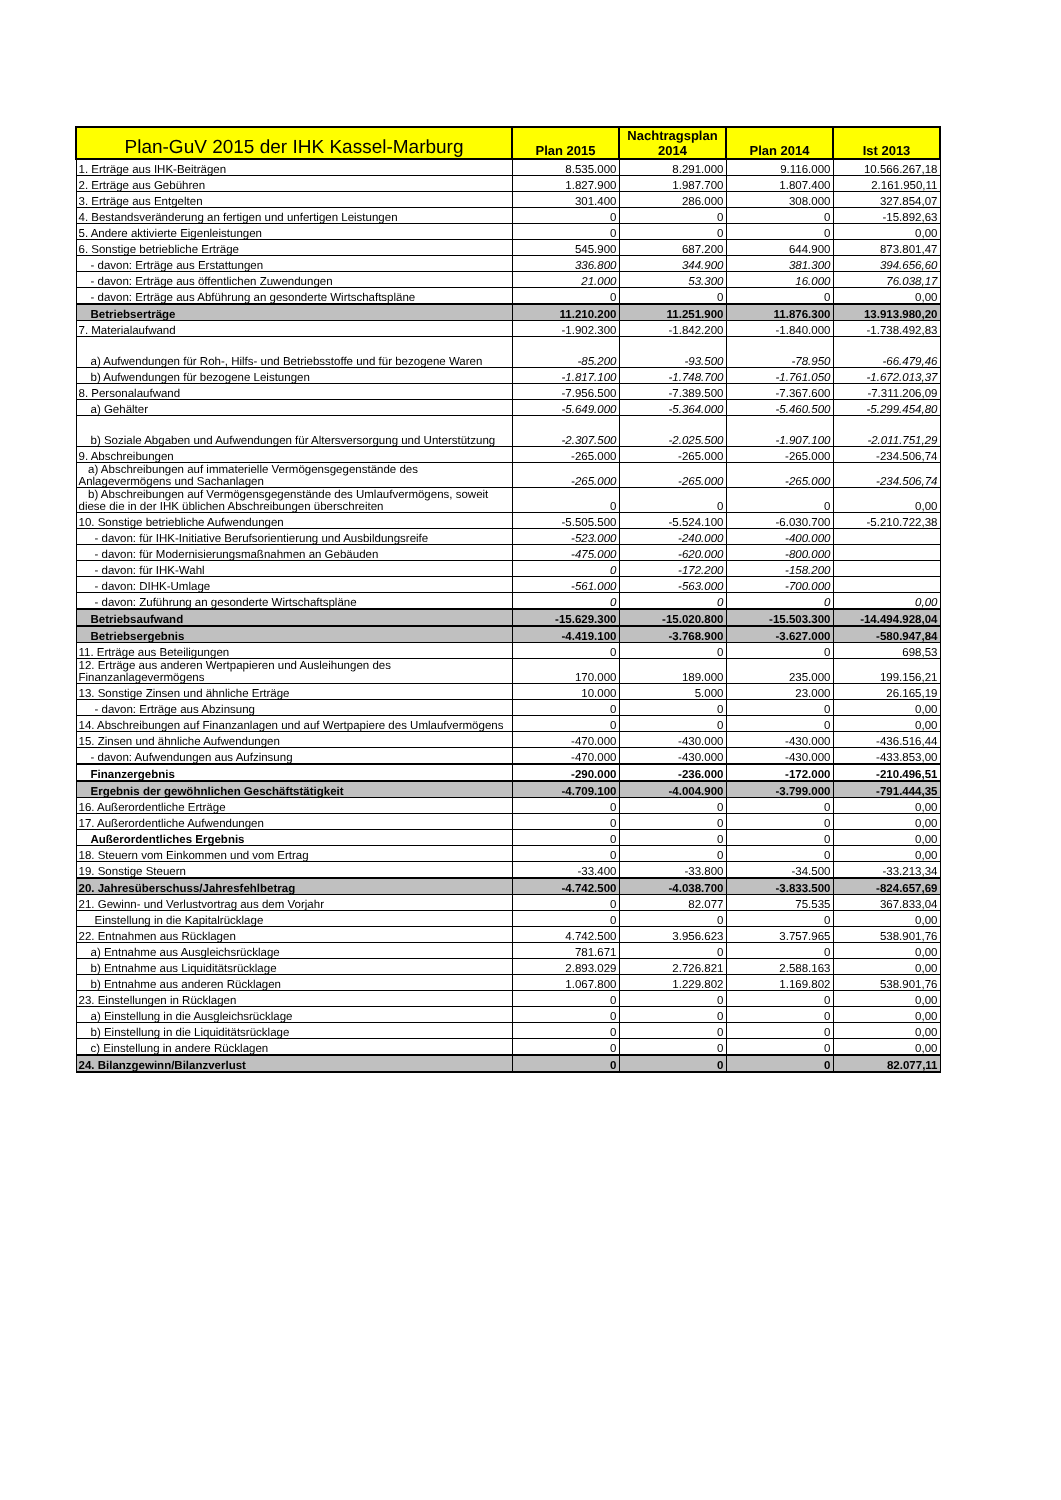| Plan-GuV 2015 der IHK Kassel-Marburg | Plan 2015 | Nachtragsplan 2014 | Plan 2014 | Ist 2013 |
| --- | --- | --- | --- | --- |
| 1. Erträge aus IHK-Beiträgen | 8.535.000 | 8.291.000 | 9.116.000 | 10.566.267,18 |
| 2. Erträge aus Gebühren | 1.827.900 | 1.987.700 | 1.807.400 | 2.161.950,11 |
| 3. Erträge aus Entgelten | 301.400 | 286.000 | 308.000 | 327.854,07 |
| 4. Bestandsveränderung an fertigen und unfertigen Leistungen | 0 | 0 | 0 | -15.892,63 |
| 5. Andere aktivierte Eigenleistungen | 0 | 0 | 0 | 0,00 |
| 6. Sonstige betriebliche Erträge | 545.900 | 687.200 | 644.900 | 873.801,47 |
| - davon: Erträge aus Erstattungen | 336.800 | 344.900 | 381.300 | 394.656,60 |
| - davon: Erträge aus öffentlichen Zuwendungen | 21.000 | 53.300 | 16.000 | 76.038,17 |
| - davon: Erträge aus Abführung an gesonderte Wirtschaftspläne | 0 | 0 | 0 | 0,00 |
| Betriebserträge | 11.210.200 | 11.251.900 | 11.876.300 | 13.913.980,20 |
| 7. Materialaufwand | -1.902.300 | -1.842.200 | -1.840.000 | -1.738.492,83 |
| a) Aufwendungen für Roh-, Hilfs- und Betriebsstoffe und für bezogene Waren | -85.200 | -93.500 | -78.950 | -66.479,46 |
| b) Aufwendungen für bezogene Leistungen | -1.817.100 | -1.748.700 | -1.761.050 | -1.672.013,37 |
| 8. Personalaufwand | -7.956.500 | -7.389.500 | -7.367.600 | -7.311.206,09 |
| a) Gehälter | -5.649.000 | -5.364.000 | -5.460.500 | -5.299.454,80 |
| b) Soziale Abgaben und Aufwendungen für Altersversorgung und Unterstützung | -2.307.500 | -2.025.500 | -1.907.100 | -2.011.751,29 |
| 9. Abschreibungen | -265.000 | -265.000 | -265.000 | -234.506,74 |
| a) Abschreibungen auf immaterielle Vermögensgegenstände des Anlagevermögens und Sachanlagen | -265.000 | -265.000 | -265.000 | -234.506,74 |
| b) Abschreibungen auf Vermögensgegenstände des Umlaufvermögens, soweit diese die in der IHK üblichen Abschreibungen überschreiten | 0 | 0 | 0 | 0,00 |
| 10. Sonstige betriebliche Aufwendungen | -5.505.500 | -5.524.100 | -6.030.700 | -5.210.722,38 |
| - davon: für IHK-Initiative Berufsorientierung und Ausbildungsreife | -523.000 | -240.000 | -400.000 | |
| - davon: für Modernisierungsmaßnahmen an Gebäuden | -475.000 | -620.000 | -800.000 | |
| - davon: für IHK-Wahl | 0 | -172.200 | -158.200 | |
| - davon: DIHK-Umlage | -561.000 | -563.000 | -700.000 | |
| - davon: Zuführung an gesonderte Wirtschaftspläne | 0 | 0 | 0 | 0,00 |
| Betriebsaufwand | -15.629.300 | -15.020.800 | -15.503.300 | -14.494.928,04 |
| Betriebsergebnis | -4.419.100 | -3.768.900 | -3.627.000 | -580.947,84 |
| 11. Erträge aus Beteiligungen | 0 | 0 | 0 | 698,53 |
| 12. Erträge aus anderen Wertpapieren und Ausleihungen des Finanzanlagevermögens | 170.000 | 189.000 | 235.000 | 199.156,21 |
| 13. Sonstige Zinsen und ähnliche Erträge | 10.000 | 5.000 | 23.000 | 26.165,19 |
| - davon: Erträge aus Abzinsung | 0 | 0 | 0 | 0,00 |
| 14. Abschreibungen auf Finanzanlagen und auf Wertpapiere des Umlaufvermögens | 0 | 0 | 0 | 0,00 |
| 15. Zinsen und ähnliche Aufwendungen | -470.000 | -430.000 | -430.000 | -436.516,44 |
| - davon: Aufwendungen aus Aufzinsung | -470.000 | -430.000 | -430.000 | -433.853,00 |
| Finanzergebnis | -290.000 | -236.000 | -172.000 | -210.496,51 |
| Ergebnis der gewöhnlichen Geschäftstätigkeit | -4.709.100 | -4.004.900 | -3.799.000 | -791.444,35 |
| 16. Außerordentliche Erträge | 0 | 0 | 0 | 0,00 |
| 17. Außerordentliche Aufwendungen | 0 | 0 | 0 | 0,00 |
| Außerordentliches Ergebnis | 0 | 0 | 0 | 0,00 |
| 18. Steuern vom Einkommen und vom Ertrag | 0 | 0 | 0 | 0,00 |
| 19. Sonstige Steuern | -33.400 | -33.800 | -34.500 | -33.213,34 |
| 20. Jahresüberschuss/Jahresfehlbetrag | -4.742.500 | -4.038.700 | -3.833.500 | -824.657,69 |
| 21. Gewinn- und Verlustvortrag aus dem Vorjahr | 0 | 82.077 | 75.535 | 367.833,04 |
| Einstellung in die Kapitalrücklage | 0 | 0 | 0 | 0,00 |
| 22. Entnahmen aus Rücklagen | 4.742.500 | 3.956.623 | 3.757.965 | 538.901,76 |
| a) Entnahme aus Ausgleichsrücklage | 781.671 | 0 | 0 | 0,00 |
| b) Entnahme aus Liquiditätsrücklage | 2.893.029 | 2.726.821 | 2.588.163 | 0,00 |
| b) Entnahme aus anderen Rücklagen | 1.067.800 | 1.229.802 | 1.169.802 | 538.901,76 |
| 23. Einstellungen in Rücklagen | 0 | 0 | 0 | 0,00 |
| a) Einstellung in die Ausgleichsrücklage | 0 | 0 | 0 | 0,00 |
| b) Einstellung in die Liquiditätsrücklage | 0 | 0 | 0 | 0,00 |
| c) Einstellung in andere Rücklagen | 0 | 0 | 0 | 0,00 |
| 24. Bilanzgewinn/Bilanzverlust | 0 | 0 | 0 | 82.077,11 |